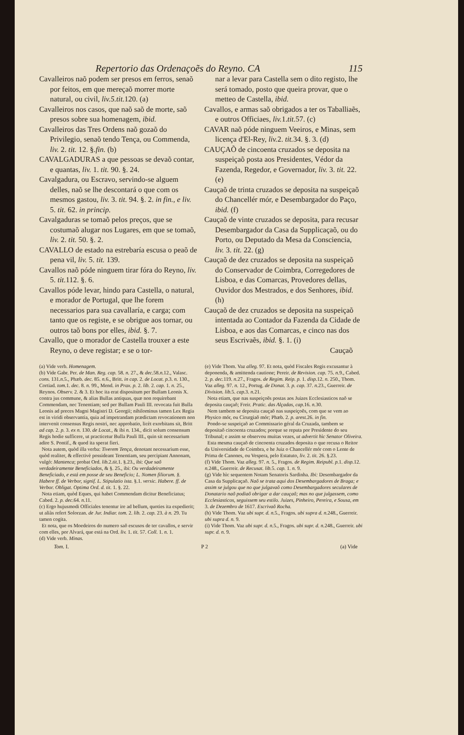Repertorio das Ordenaçoẽs do Reyno. CA 115
Cavalleiros naõ podem ser presos em ferros, senaõ por feitos, em que mereçaõ morrer morte natural, ou civil, liv.5.tit. 120. (a)
Cavalleiros nos casos, que naõ saõ de morte, saõ presos sobre sua homenagem, ibid.
Cavalleiros das Tres Ordens naõ gozaõ do Privilegio, senaõ tendo Tença, ou Commenda, liv. 2. tit. 12. §.fin. (b)
CAVALGADURAS a que pessoas se devaõ contar, e quantas, liv. 1. tit. 90. §. 24.
Cavalgadura, ou Escravo, servindo-se alguem delles, naõ se lhe descontará o que com os mesmos gastou, liv. 3. tit. 94. §. 2. in fin., e liv. 5. tit. 62. in princip.
Cavalgaduras se tomaõ pelos preços, que se costumaõ alugar nos Lugares, em que se tomaõ, liv. 2. tit. 50. §. 2.
CAVALLO de estado na estrebaría escusa o peaõ de pena vil, liv. 5. tit. 139.
Cavallos naõ póde ninguem tirar fóra do Reyno, liv. 5. tit. 112. §. 6.
Cavallos póde levar, hindo para Castella, o natural, e morador de Portugal, que lhe forem necessarios para sua cavallaría, e carga; com tanto que os registe, e se obrigue aos tornar, ou outros taõ bons por elles, ibid. §. 7.
Cavallo, que o morador de Castella trouxer a este Reyno, o deve registar; e se o tor-
nar a levar para Castella sem o dito registo, lhe será tomado, posto que queira provar, que o metteo de Castella, ibid.
Cavallos, e armas saõ obrigados a ter os Taballiaẽs, e outros Officiaes, liv. 1.tit. 57. (c)
CAVAR naõ póde ninguem Veeiros, e Minas, sem licença d'El-Rey, liv. 2. tit. 34. §. 3. (d)
CAUÇAÕ de cincoenta cruzados se deposita na suspeiçaõ posta aos Presidentes, Védor da Fazenda, Regedor, e Governador, liv. 3. tit. 22. (e)
Cauçaõ de trinta cruzados se deposita na suspeiçaõ do Chancellér mór, e Desembargador do Paço, ibid. (f)
Cauçaõ de vinte cruzados se deposita, para recusar Desembargador da Casa da Supplicaçaõ, ou do Porto, ou Deputado da Mesa da Consciencia, liv. 3. tit. 22. (g)
Cauçaõ de dez cruzados se deposita na suspeiçaõ do Conservador de Coimbra, Corregedores de Lisboa, e das Comarcas, Provedores dellas, Ouvidor dos Mestrados, e dos Senhores, ibid. (h)
Cauçaõ de dez cruzados se deposita na suspeiçaõ intentada ao Contador da Fazenda da Cidade de Lisboa, e aos das Comarcas, e cinco nas dos seus Escrivaẽs, ibid. §. 1. (i)
Cauçaõ
(a) Vide verb. Homenagem.
(b) Vide Gabr. Per. de Man. Reg. cap. 58. n. 27., & dec. 58.n. 12., Valasc. cons. 131.n. 5., Phæb. dec. 85. n. 6., Britt. in cap. 2. de Locat. p. 3. n. 130., Cortiad. tom. 1. dec. 8. n. 99., Mend. in Prax. p. 2. lib. 2. cap. 1. n. 25., Reynos. Observ. 2. & 3. Et hoc ita erat dispositum per Bullam Leonis X. contra jus commune, & alias Bullas antiquas, quæ non requirebant Commendam, nec Tenentiam; sed per Bullam Pauli III. revocata fuit Bulla Leonis ad preces Magni Magistri D. Georgii; nihilominus tamen Lex Regia est in viridi observantia, quia ad impetrandam prædictam revocationem non intervenit consensus Regis nostri, nec approbatio, licèt exorbitans sit, Britt ad cap. 2. p. 3. ex n. 130. de Locat., & ibi n. 134., dicit solum consensum Regis hodie sufficere, ut practicetur Bulla Pauli III., quin sit necessarium adire S. Pontif., & quod ita sperat fieri.
Nota autem, quòd illa verba: Tiverem Tença, denotant necessarium esse, quòd realiter, & effectivè possideant Tenentiam, seu percipiant Annonam, vulgò: Mantenca; probat Ord. lib. 2.tit. 1. §.23., ibi: Que saõ verdadeiramente Beneficiados, & §. 25., ibi: Ou verdadeiramente Beneficiado, e está em posse de seu Beneficio; L. Nomen filiorum. §. Habere ff. de Verbor, signif. L. Stipulatio ista. §.1. versic. Habere. ff. de Verbor. Obligat. Optima Ord. d. tit. 1. §. 22.
Nota etiam, quòd Eques, qui habet Commendam dicitur Beneficiatus; Cabed. 2. p. dec. 64. n. 11.
(c) Ergo hujusmodi Officiales tenentur ire ad bellum, quoties ita expedierit; ut aliàs refert Solorzan. de Jur. Indiar. tom. 2. lib. 2. cap. 23. à n. 29. Tu tamen cogita.
Et nota, que os Moedeiros do numero saõ escusos de ter cavallos, e servir com elles, por Alvará, que está na Ord. liv. 1. tit. 57. Coll. 1. n. 1.
(d) Vide verb. Minas.
(e) Vide Thom. Vaz alleg. 97. Et nota, quòd Fiscales Regis excusantur à deponenda, & amittenda cautione; Pereir. de Revision. cap. 75. n. 9., Cabed. 2. p. dec. 119. n. 27., Fragos. de Regim. Reip. p. 1. disp. 12. n. 250., Thom. Vaz alleg. 97. n. 12., Portug. de Donat. 3. p. cap. 37. n. 23., Guerreir. de Division. lib. 5. cap. 3. n. 21.
Nota etiam, que nas suspeiçoẽs postas aos Juizes Ecclesiasticos naõ se deposita cauçaõ; Freir. Pratic. das Alçadas, cap. 16. n. 30.
Nem tambem se deposita cauçaõ nas suspeiçoẽs, com que se vem ao Physico mór, ou Cirurgiaõ mór; Phæb. 2. p. arest. 26. in fin.
Pondo-se suspeiçaõ ao Commissario géral da Cruzada, tambem se depositaõ cincoenta cruzados; porque se reputa por Presidente do seu Tribunal; e assim se observou muitas vezes, ut advertit hìc Senator Oliveira.
Esta mesma cauçaõ de cincoenta cruzados deposita o que recusa o Reitor da Universidade de Coimbra, e he Juiz o Chancellér mór com o Lente de Prima de Canones, ou Vespera, pelo Estatuto, liv. 2. tit. 26. §.23.
(f) Vide Thom. Vaz alleg. 97. n. 5., Fragos. de Regim. Reipubl. p. 1. disp. 12. n. 248., Guerreir. de Recusat. lib. 5. cap. 1. n. 9.
(g) Vide hìc sequentem Notam Senatoris Sardinha. Ibi: Desembargador da Casa da Supplicaçaõ. Naõ se trata aqui dos Desembargadores de Braga; e assim se julgou que no que julgavaõ como Desembargadores seculares de Donatario naõ podiaõ obrigar a dar cauçaõ; mas no que julgassem, como Ecclesiasticos, seguissem seu estilo. Juizes, Pinheiro, Pereira, e Sousa, em 3. de Dezembro de 1617. Escrivaõ Rocha.
(h) Vide Thom. Vaz ubi supr. d. n. 5., Fragos. ubi supra d. n. 248., Guerreir. ubi supra d. n. 9.
(i) Vide Thom. Vaz ubi supr. d. n. 5., Fragos. ubi supr. d. n. 248., Guerreir. ubi supr. d. n. 9.
Tom. I. P 2 (a) Vide